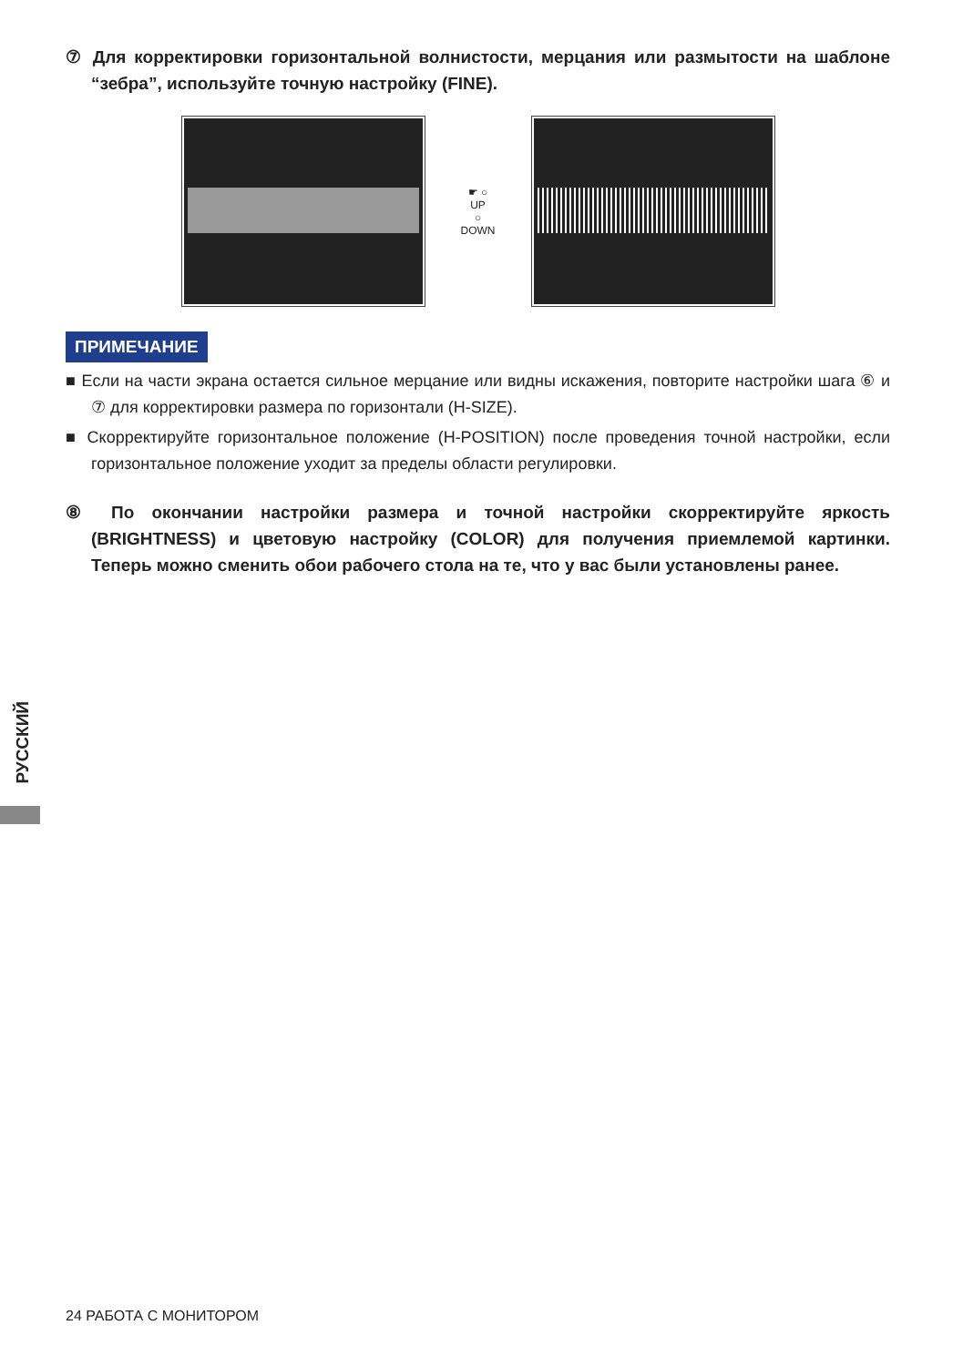⑦ Для корректировки горизонтальной волнистости, мерцания или размытости на шаблоне “зебра”, используйте точную настройку (FINE).
☛ ○
UP
○
DOWN
ПРИМЕЧАНИЕ
■ Если на части экрана остается сильное мерцание или видны искажения, повторите настройки шага ⑥ и ⑦ для корректировки размера по горизонтали (H-SIZE).
■ Скорректируйте горизонтальное положение (H-POSITION) после проведения точной настройки, если горизонтальное положение уходит за пределы области регулировки.
⑧ По окончании настройки размера и точной настройки скорректируйте яркость (BRIGHTNESS) и цветовую настройку (COLOR) для получения приемлемой картинки. Теперь можно сменить обои рабочего стола на те, что у вас были установлены ранее.
РУССКИЙ
24 РАБОТА С МОНИТОРОМ